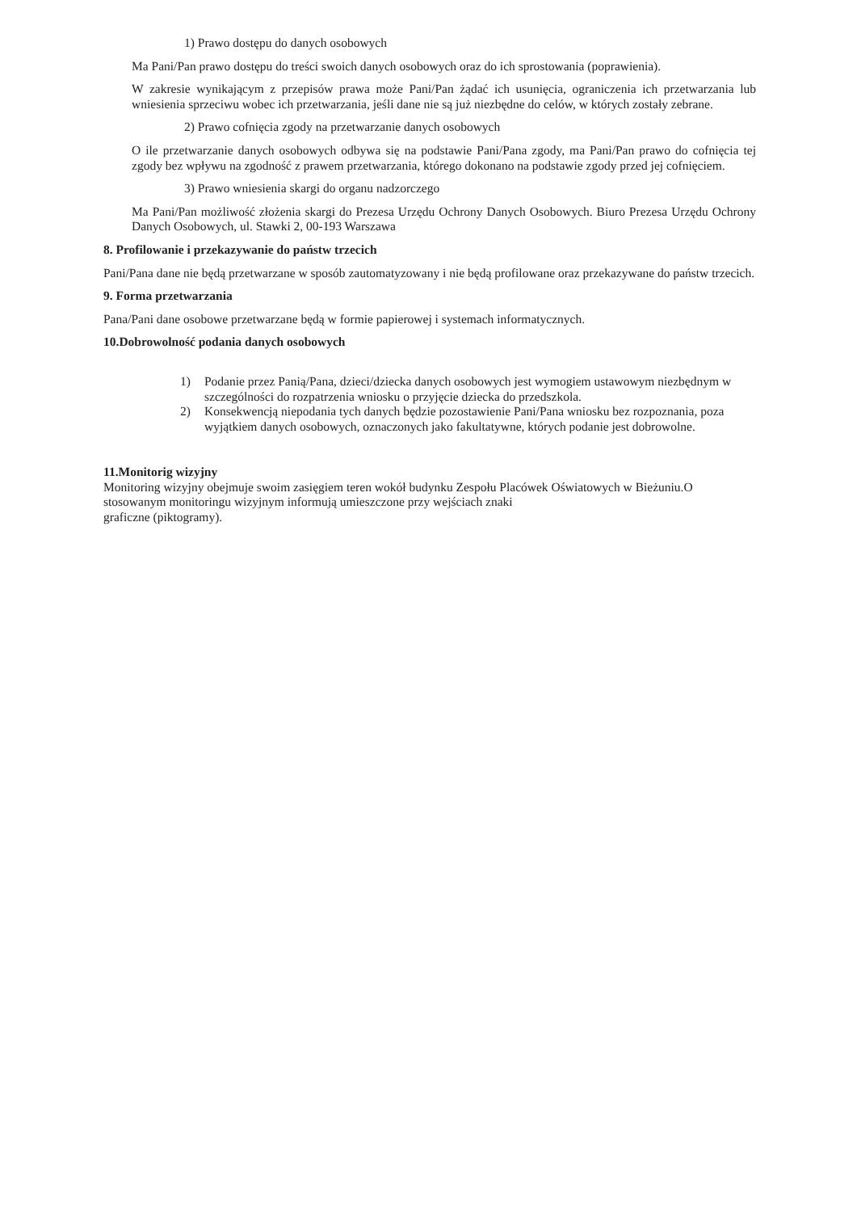1) Prawo dostępu do danych osobowych
Ma Pani/Pan prawo dostępu do treści swoich danych osobowych oraz do ich sprostowania (poprawienia).
W zakresie wynikającym z przepisów prawa może Pani/Pan żądać ich usunięcia, ograniczenia ich przetwarzania lub wniesienia sprzeciwu wobec ich przetwarzania, jeśli dane nie są już niezbędne do celów, w których zostały zebrane.
2) Prawo cofnięcia zgody na przetwarzanie danych osobowych
O ile przetwarzanie danych osobowych odbywa się na podstawie Pani/Pana zgody, ma Pani/Pan prawo do cofnięcia tej zgody bez wpływu na zgodność z prawem przetwarzania, którego dokonano na podstawie zgody przed jej cofnięciem.
3) Prawo wniesienia skargi do organu nadzorczego
Ma Pani/Pan możliwość złożenia skargi do Prezesa Urzędu Ochrony Danych Osobowych. Biuro Prezesa Urzędu Ochrony Danych Osobowych, ul. Stawki 2, 00-193 Warszawa
8. Profilowanie i przekazywanie do państw trzecich
Pani/Pana dane nie będą przetwarzane w sposób zautomatyzowany i nie będą profilowane oraz przekazywane do państw trzecich.
9. Forma przetwarzania
Pana/Pani dane osobowe przetwarzane będą w formie papierowej i systemach informatycznych.
10.Dobrowolność podania danych osobowych
1) Podanie przez Panią/Pana, dzieci/dziecka danych osobowych jest wymogiem ustawowym niezbędnym w szczególności do rozpatrzenia wniosku o przyjęcie dziecka do przedszkola.
2) Konsekwencją niepodania tych danych będzie pozostawienie Pani/Pana wniosku bez rozpoznania, poza wyjątkiem danych osobowych, oznaczonych jako fakultatywne, których podanie jest dobrowolne.
11.Monitorig wizyjny
Monitoring wizyjny obejmuje swoim zasięgiem teren wokół budynku Zespołu Placówek Oświatowych w Bieżuniu.O stosowanym monitoringu wizyjnym informują umieszczone przy wejściach znaki
graficzne (piktogramy).